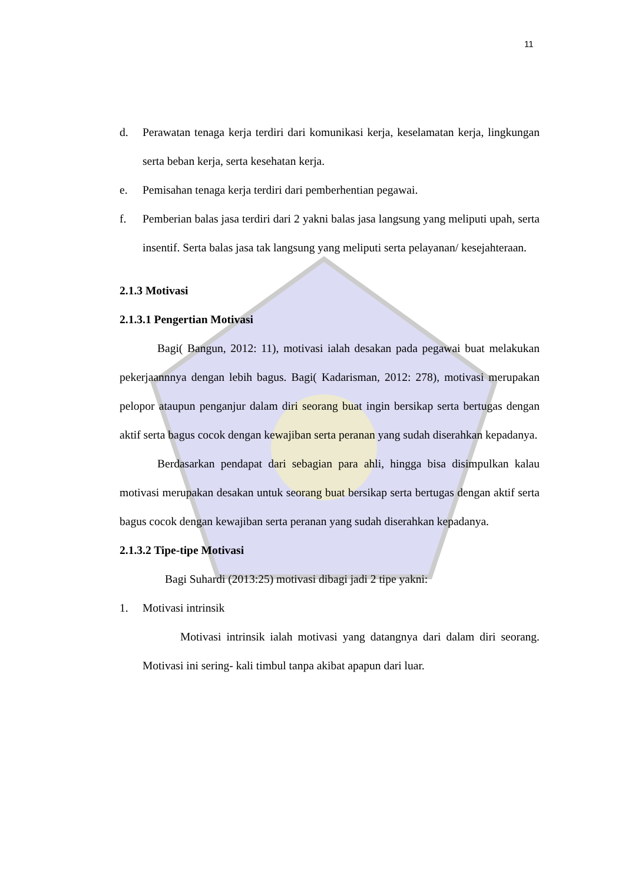11
d. Perawatan tenaga kerja terdiri dari komunikasi kerja, keselamatan kerja, lingkungan serta beban kerja, serta kesehatan kerja.
e. Pemisahan tenaga kerja terdiri dari pemberhentian pegawai.
f. Pemberian balas jasa terdiri dari 2 yakni balas jasa langsung yang meliputi upah, serta insentif. Serta balas jasa tak langsung yang meliputi serta pelayanan/ kesejahteraan.
2.1.3 Motivasi
2.1.3.1 Pengertian Motivasi
Bagi( Bangun, 2012: 11), motivasi ialah desakan pada pegawai buat melakukan pekerjaannnya dengan lebih bagus. Bagi( Kadarisman, 2012: 278), motivasi merupakan pelopor ataupun penganjur dalam diri seorang buat ingin bersikap serta bertugas dengan aktif serta bagus cocok dengan kewajiban serta peranan yang sudah diserahkan kepadanya.
Berdasarkan pendapat dari sebagian para ahli, hingga bisa disimpulkan kalau motivasi merupakan desakan untuk seorang buat bersikap serta bertugas dengan aktif serta bagus cocok dengan kewajiban serta peranan yang sudah diserahkan kepadanya.
2.1.3.2 Tipe-tipe Motivasi
Bagi Suhardi (2013:25) motivasi dibagi jadi 2 tipe yakni:
1. Motivasi intrinsik
Motivasi intrinsik ialah motivasi yang datangnya dari dalam diri seorang. Motivasi ini sering- kali timbul tanpa akibat apapun dari luar.